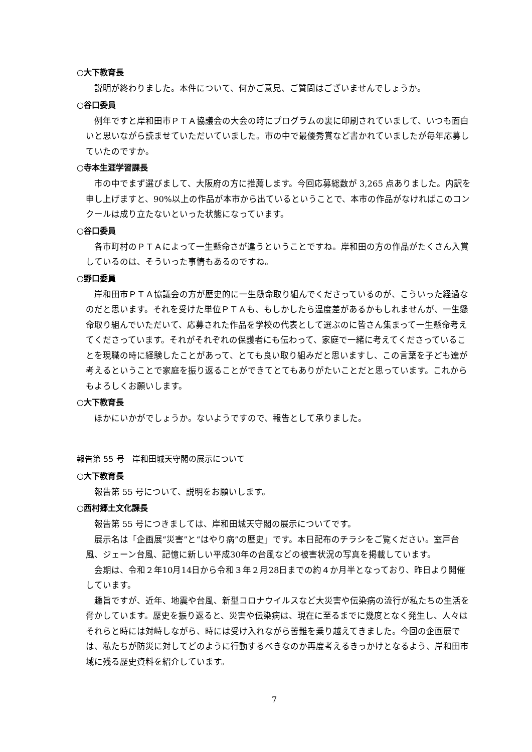○大下教育長
説明が終わりました。本件について、何かご意見、ご質問はございませんでしょうか。
○谷口委員
例年ですと岸和田市ＰＴＡ協議会の大会の時にプログラムの裏に印刷されていまして、いつも面白いと思いながら読ませていただいていました。市の中で最優秀賞など書かれていましたが毎年応募していたのですか。
○寺本生涯学習課長
市の中でまず選びまして、大阪府の方に推薦します。今回応募総数が 3,265 点ありました。内訳を申し上げますと、90%以上の作品が本市から出ているということで、本市の作品がなければこのコンクールは成り立たないといった状態になっています。
○谷口委員
各市町村のＰＴＡによって一生懸命さが違うということですね。岸和田の方の作品がたくさん入賞しているのは、そういった事情もあるのですね。
○野口委員
岸和田市ＰＴＡ協議会の方が歴史的に一生懸命取り組んでくださっているのが、こういった経過なのだと思います。それを受けた単位ＰＴＡも、もしかしたら温度差があるかもしれませんが、一生懸命取り組んでいただいて、応募された作品を学校の代表として選ぶのに皆さん集まって一生懸命考えてくださっています。それがそれぞれの保護者にも伝わって、家庭で一緒に考えてくださっていることを現職の時に経験したことがあって、とても良い取り組みだと思いますし、この言葉を子ども達が考えるということで家庭を振り返ることができてとてもありがたいことだと思っています。これからもよろしくお願いします。
○大下教育長
ほかにいかがでしょうか。ないようですので、報告として承りました。
報告第 55 号　岸和田城天守閣の展示について
○大下教育長
報告第 55 号について、説明をお願いします。
○西村郷土文化課長
報告第 55 号につきましては、岸和田城天守閣の展示についてです。
展示名は「企画展“災害”と“はやり病”の歴史」です。本日配布のチラシをご覧ください。室戸台風、ジェーン台風、記憶に新しい平成30年の台風などの被害状況の写真を掲載しています。
会期は、令和２年10月14日から令和３年２月28日までの約４か月半となっており、昨日より開催しています。
趣旨ですが、近年、地震や台風、新型コロナウイルスなど大災害や伝染病の流行が私たちの生活を脅かしています。歴史を振り返ると、災害や伝染病は、現在に至るまでに幾度となく発生し、人々はそれらと時には対峙しながら、時には受け入れながら苦難を乗り越えてきました。今回の企画展では、私たちが防災に対してどのように行動するべきなのか再度考えるきっかけとなるよう、岸和田市域に残る歴史資料を紹介しています。
7